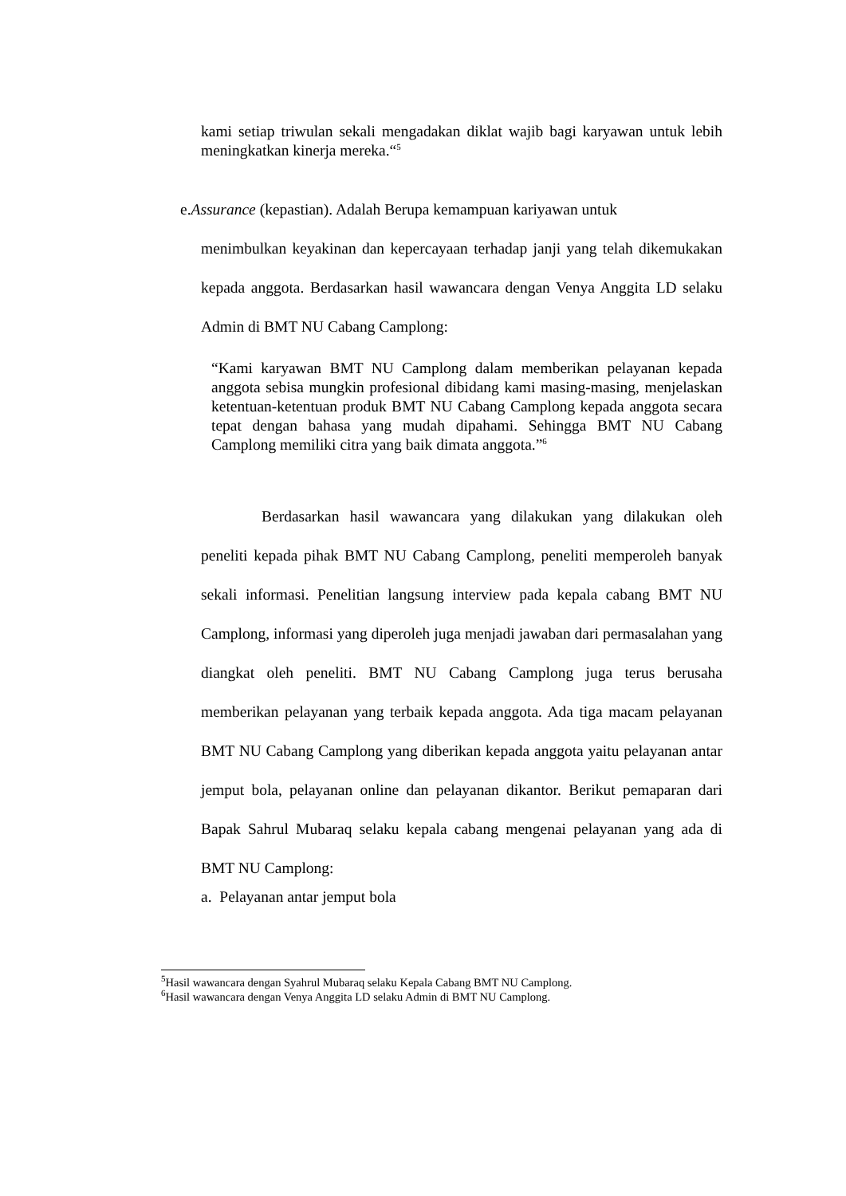kami setiap triwulan sekali mengadakan diklat wajib bagi karyawan untuk lebih meningkatkan kinerja mereka.“<sup>5</sup>
e.Assurance (kepastian). Adalah Berupa kemampuan kariyawan untuk
menimbulkan keyakinan dan kepercayaan terhadap janji yang telah dikemukakan kepada anggota. Berdasarkan hasil wawancara dengan Venya Anggita LD selaku Admin di BMT NU Cabang Camplong:
“Kami karyawan BMT NU Camplong dalam memberikan pelayanan kepada anggota sebisa mungkin profesional dibidang kami masing-masing, menjelaskan ketentuan-ketentuan produk BMT NU Cabang Camplong kepada anggota secara tepat dengan bahasa yang mudah dipahami. Sehingga BMT NU Cabang Camplong memiliki citra yang baik dimata anggota.”<sup>6</sup>
Berdasarkan hasil wawancara yang dilakukan yang dilakukan oleh peneliti kepada pihak BMT NU Cabang Camplong, peneliti memperoleh banyak sekali informasi. Penelitian langsung interview pada kepala cabang BMT NU Camplong, informasi yang diperoleh juga menjadi jawaban dari permasalahan yang diangkat oleh peneliti. BMT NU Cabang Camplong juga terus berusaha memberikan pelayanan yang terbaik kepada anggota. Ada tiga macam pelayanan BMT NU Cabang Camplong yang diberikan kepada anggota yaitu pelayanan antar jemput bola, pelayanan online dan pelayanan dikantor. Berikut pemaparan dari Bapak Sahrul Mubaraq selaku kepala cabang mengenai pelayanan yang ada di BMT NU Camplong:
a. Pelayanan antar jemput bola
<sup>5</sup> Hasil wawancara dengan Syahrul Mubaraq selaku Kepala Cabang BMT NU Camplong.
<sup>6</sup> Hasil wawancara dengan Venya Anggita LD selaku Admin di BMT NU Camplong.